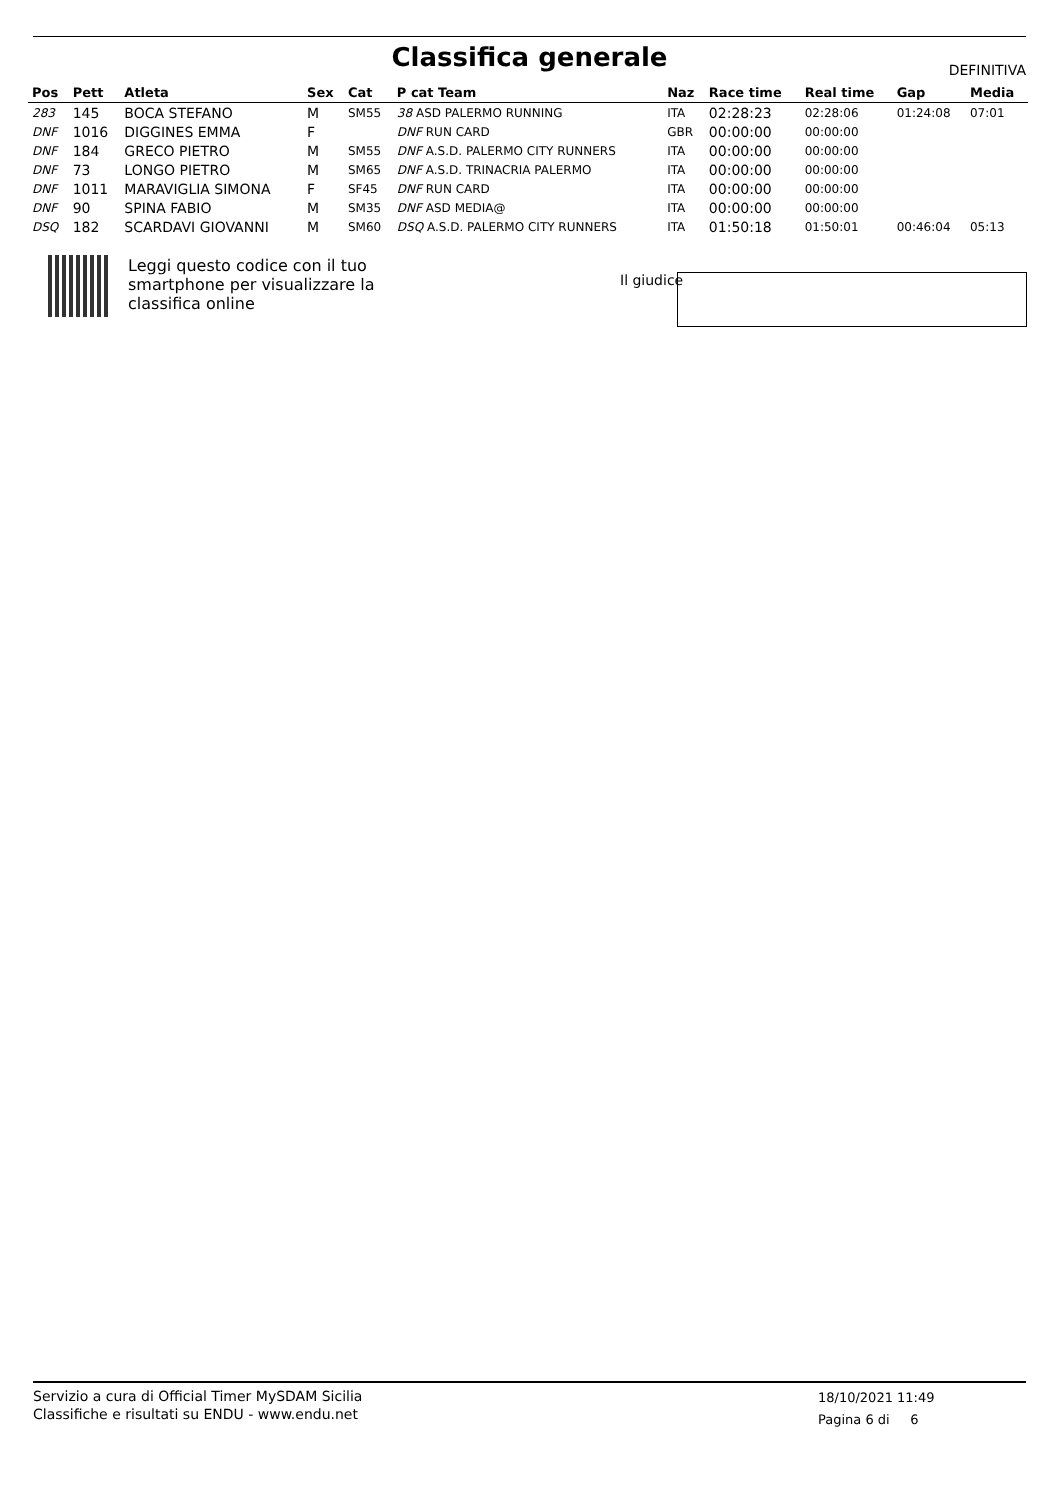Classifica generale
DEFINITIVA
| Pos | Pett | Atleta | Sex | Cat | P cat Team | Naz | Race time | Real time | Gap | Media |
| --- | --- | --- | --- | --- | --- | --- | --- | --- | --- | --- |
| 283 | 145 | BOCA STEFANO | M | SM55 | 38 ASD PALERMO RUNNING | ITA | 02:28:23 | 02:28:06 | 01:24:08 | 07:01 |
| DNF | 1016 | DIGGINES EMMA | F | | DNF RUN CARD | GBR | 00:00:00 | 00:00:00 | | |
| DNF | 184 | GRECO PIETRO | M | SM55 | DNF A.S.D. PALERMO CITY RUNNERS | ITA | 00:00:00 | 00:00:00 | | |
| DNF | 73 | LONGO PIETRO | M | SM65 | DNF A.S.D. TRINACRIA PALERMO | ITA | 00:00:00 | 00:00:00 | | |
| DNF | 1011 | MARAVIGLIA SIMONA | F | SF45 | DNF RUN CARD | ITA | 00:00:00 | 00:00:00 | | |
| DNF | 90 | SPINA FABIO | M | SM35 | DNF ASD MEDIA@ | ITA | 00:00:00 | 00:00:00 | | |
| DSQ | 182 | SCARDAVI GIOVANNI | M | SM60 | DSQ A.S.D. PALERMO CITY RUNNERS | ITA | 01:50:18 | 01:50:01 | 00:46:04 | 05:13 |
Leggi questo codice con il tuo
smartphone per visualizzare la
classifica online
Il giudice
Servizio a cura di Official Timer MySDAM Sicilia
Classifiche e risultati su ENDU - www.endu.net
18/10/2021 11:49
Pagina 6 di 6